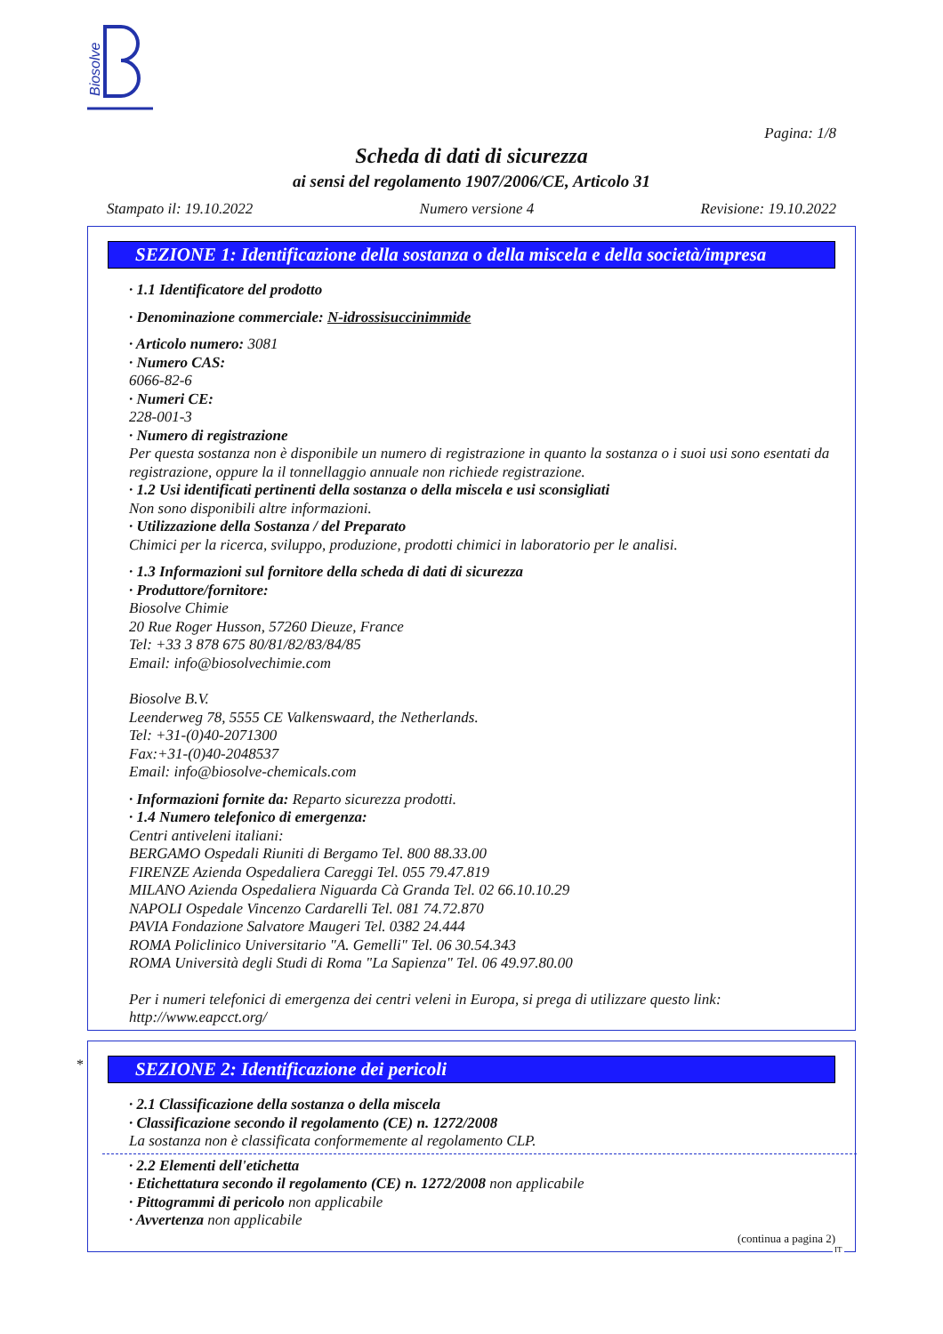Biosolve
Pagina: 1/8
Scheda di dati di sicurezza
ai sensi del regolamento 1907/2006/CE, Articolo 31
Stampato il: 19.10.2022 Numero versione 4 Revisione: 19.10.2022
SEZIONE 1: Identificazione della sostanza o della miscela e della società/impresa
· 1.1 Identificatore del prodotto
· Denominazione commerciale: N-idrossisuccinimmide
· Articolo numero: 3081
· Numero CAS:
6066-82-6
· Numeri CE:
228-001-3
· Numero di registrazione
Per questa sostanza non è disponibile un numero di registrazione in quanto la sostanza o i suoi usi sono esentati da registrazione, oppure la il tonnellaggio annuale non richiede registrazione.
· 1.2 Usi identificati pertinenti della sostanza o della miscela e usi sconsigliati
Non sono disponibili altre informazioni.
· Utilizzazione della Sostanza / del Preparato
Chimici per la ricerca, sviluppo, produzione, prodotti chimici in laboratorio per le analisi.
· 1.3 Informazioni sul fornitore della scheda di dati di sicurezza
· Produttore/fornitore:
Biosolve Chimie
20 Rue Roger Husson, 57260 Dieuze, France
Tel: +33 3 878 675 80/81/82/83/84/85
Email: info@biosolvechimie.com
Biosolve B.V.
Leenderweg 78, 5555 CE Valkenswaard, the Netherlands.
Tel: +31-(0)40-2071300
Fax:+31-(0)40-2048537
Email: info@biosolve-chemicals.com
· Informazioni fornite da: Reparto sicurezza prodotti.
· 1.4 Numero telefonico di emergenza:
Centri antiveleni italiani:
BERGAMO Ospedali Riuniti di Bergamo Tel. 800 88.33.00
FIRENZE Azienda Ospedaliera Careggi Tel. 055 79.47.819
MILANO Azienda Ospedaliera Niguarda Cà Granda Tel. 02 66.10.10.29
NAPOLI Ospedale Vincenzo Cardarelli Tel. 081 74.72.870
PAVIA Fondazione Salvatore Maugeri Tel. 0382 24.444
ROMA Policlinico Universitario "A. Gemelli" Tel. 06 30.54.343
ROMA Università degli Studi di Roma "La Sapienza" Tel. 06 49.97.80.00
Per i numeri telefonici di emergenza dei centri veleni in Europa, si prega di utilizzare questo link: http://www.eapcct.org/
*
SEZIONE 2: Identificazione dei pericoli
· 2.1 Classificazione della sostanza o della miscela
· Classificazione secondo il regolamento (CE) n. 1272/2008
La sostanza non è classificata conformemente al regolamento CLP.
· 2.2 Elementi dell'etichetta
· Etichettatura secondo il regolamento (CE) n. 1272/2008 non applicabile
· Pittogrammi di pericolo non applicabile
· Avvertenza non applicabile
(continua a pagina 2)
IT